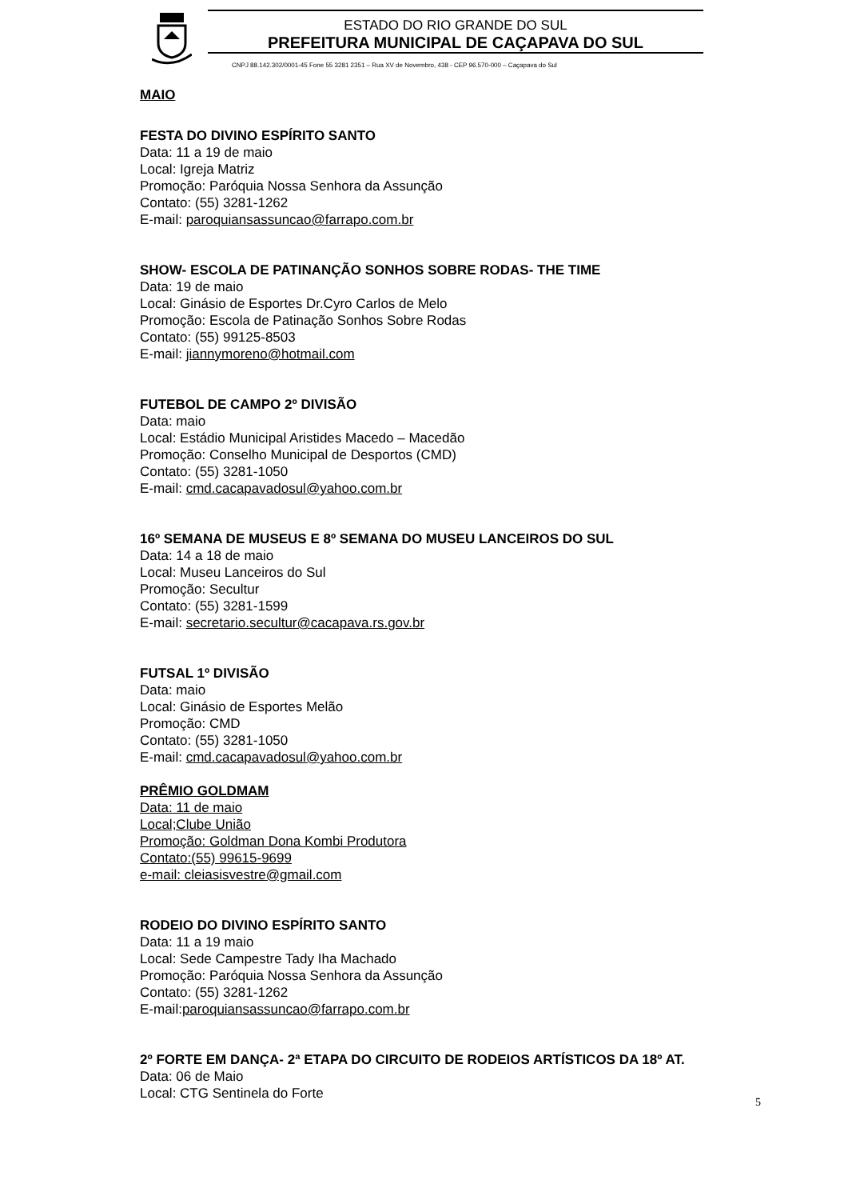ESTADO DO RIO GRANDE DO SUL
PREFEITURA MUNICIPAL DE CAÇAPAVA DO SUL
CNPJ 88.142.302/0001-45 Fone 55 3281 2351 – Rua XV de Novembro, 438 - CEP 96.570-000 – Caçapava do Sul
MAIO
FESTA DO DIVINO ESPÍRITO SANTO
Data: 11 a 19 de maio
Local: Igreja Matriz
Promoção: Paróquia Nossa Senhora da Assunção
Contato: (55) 3281-1262
E-mail: paroquiansassuncao@farrapo.com.br
SHOW- ESCOLA DE PATINANÇÃO SONHOS SOBRE RODAS- THE TIME
Data: 19 de maio
Local: Ginásio de Esportes Dr.Cyro Carlos de Melo
Promoção: Escola de Patinação Sonhos Sobre Rodas
Contato: (55) 99125-8503
E-mail: jiannymoreno@hotmail.com
FUTEBOL DE CAMPO 2º DIVISÃO
Data: maio
Local: Estádio Municipal Aristides Macedo – Macedão
Promoção: Conselho Municipal de Desportos (CMD)
Contato: (55) 3281-1050
E-mail: cmd.cacapavadosul@yahoo.com.br
16º SEMANA DE MUSEUS E 8º SEMANA DO MUSEU LANCEIROS DO SUL
Data: 14 a 18 de maio
Local: Museu Lanceiros do Sul
Promoção: Secultur
Contato: (55) 3281-1599
E-mail: secretario.secultur@cacapava.rs.gov.br
FUTSAL 1º DIVISÃO
Data: maio
Local: Ginásio de Esportes Melão
Promoção: CMD
Contato: (55) 3281-1050
E-mail: cmd.cacapavadosul@yahoo.com.br
PRÊMIO GOLDMAM
Data: 11 de maio
Local;Clube União
Promoção: Goldman Dona Kombi Produtora
Contato:(55) 99615-9699
e-mail: cleiasisvestre@gmail.com
RODEIO DO DIVINO ESPÍRITO SANTO
Data: 11 a 19 maio
Local: Sede Campestre Tady Iha Machado
Promoção: Paróquia Nossa Senhora da Assunção
Contato: (55) 3281-1262
E-mail:paroquiansassuncao@farrapo.com.br
2º FORTE EM DANÇA- 2ª ETAPA DO CIRCUITO DE RODEIOS ARTÍSTICOS DA 18º AT.
Data: 06 de Maio
Local: CTG Sentinela do Forte
5